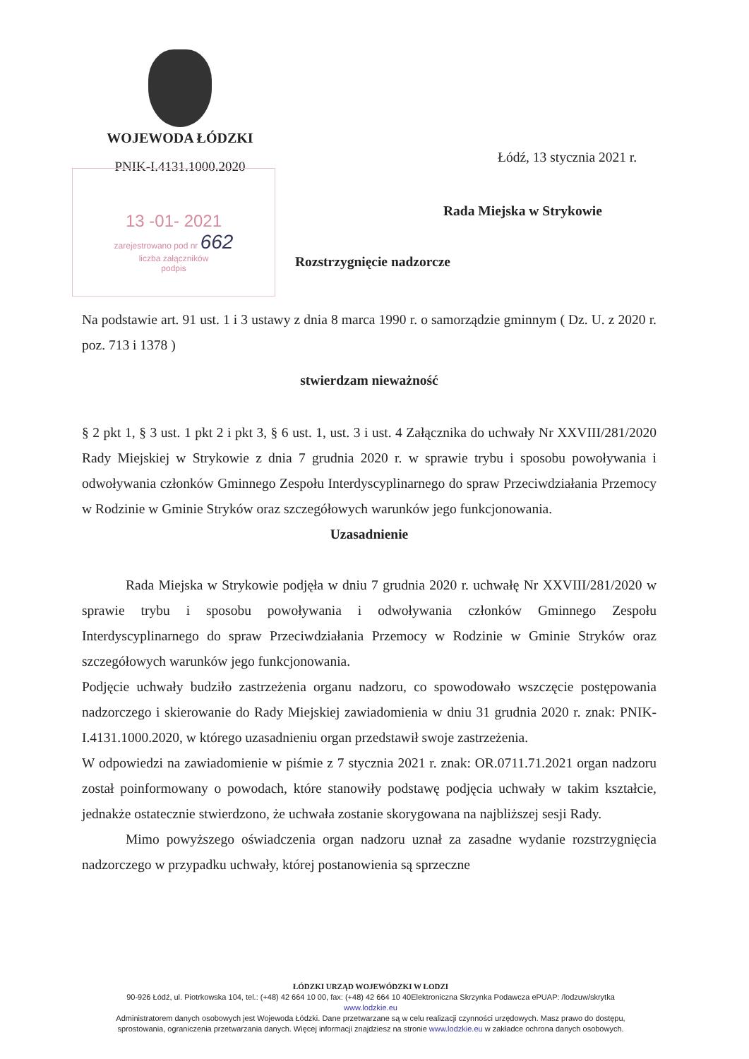WOJEWODA ŁÓDZKI
PNIK-I.4131.1000.2020
13 -01- 2021
zarejestrowano pod nr 662
liczba załączników
podpis
Łódź, 13 stycznia 2021 r.
Rada Miejska w Strykowie
Rozstrzygnięcie nadzorcze
Na podstawie art. 91 ust. 1 i 3 ustawy z dnia 8 marca 1990 r. o samorządzie gminnym ( Dz. U. z 2020 r. poz. 713 i 1378 )
stwierdzam nieważność
§ 2 pkt 1, § 3 ust. 1 pkt 2 i pkt 3, § 6 ust. 1, ust. 3 i ust. 4 Załącznika do uchwały Nr XXVIII/281/2020 Rady Miejskiej w Strykowie z dnia 7 grudnia 2020 r. w sprawie trybu i sposobu powoływania i odwoływania członków Gminnego Zespołu Interdyscyplinarnego do spraw Przeciwdziałania Przemocy w Rodzinie w Gminie Stryków oraz szczegółowych warunków jego funkcjonowania.
Uzasadnienie
Rada Miejska w Strykowie podjęła w dniu 7 grudnia 2020 r. uchwałę Nr XXVIII/281/2020 w sprawie trybu i sposobu powoływania i odwoływania członków Gminnego Zespołu Interdyscyplinarnego do spraw Przeciwdziałania Przemocy w Rodzinie w Gminie Stryków oraz szczegółowych warunków jego funkcjonowania.
Podjęcie uchwały budziło zastrzeżenia organu nadzoru, co spowodowało wszczęcie postępowania nadzorczego i skierowanie do Rady Miejskiej zawiadomienia w dniu 31 grudnia 2020 r. znak: PNIK-I.4131.1000.2020, w którego uzasadnieniu organ przedstawił swoje zastrzeżenia.
W odpowiedzi na zawiadomienie w piśmie z 7 stycznia 2021 r. znak: OR.0711.71.2021 organ nadzoru został poinformowany o powodach, które stanowiły podstawę podjęcia uchwały w takim kształcie, jednakże ostatecznie stwierdzono, że uchwała zostanie skorygowana na najbliższej sesji Rady.
Mimo powyższego oświadczenia organ nadzoru uznał za zasadne wydanie rozstrzygnięcia nadzorczego w przypadku uchwały, której postanowienia są sprzeczne
ŁÓDZKI URZĄD WOJEWÓDZKI W ŁODZI
90-926 Łódź, ul. Piotrkowska 104, tel.: (+48) 42 664 10 00, fax: (+48) 42 664 10 40Elektroniczna Skrzynka Podawcza ePUAP: /lodzuw/skrytka
www.lodzkie.eu
Administratorem danych osobowych jest Wojewoda Łódzki. Dane przetwarzane są w celu realizacji czynności urzędowych. Masz prawo do dostępu, sprostowania, ograniczenia przetwarzania danych. Więcej informacji znajdziesz na stronie www.lodzkie.eu w zakładce ochrona danych osobowych.